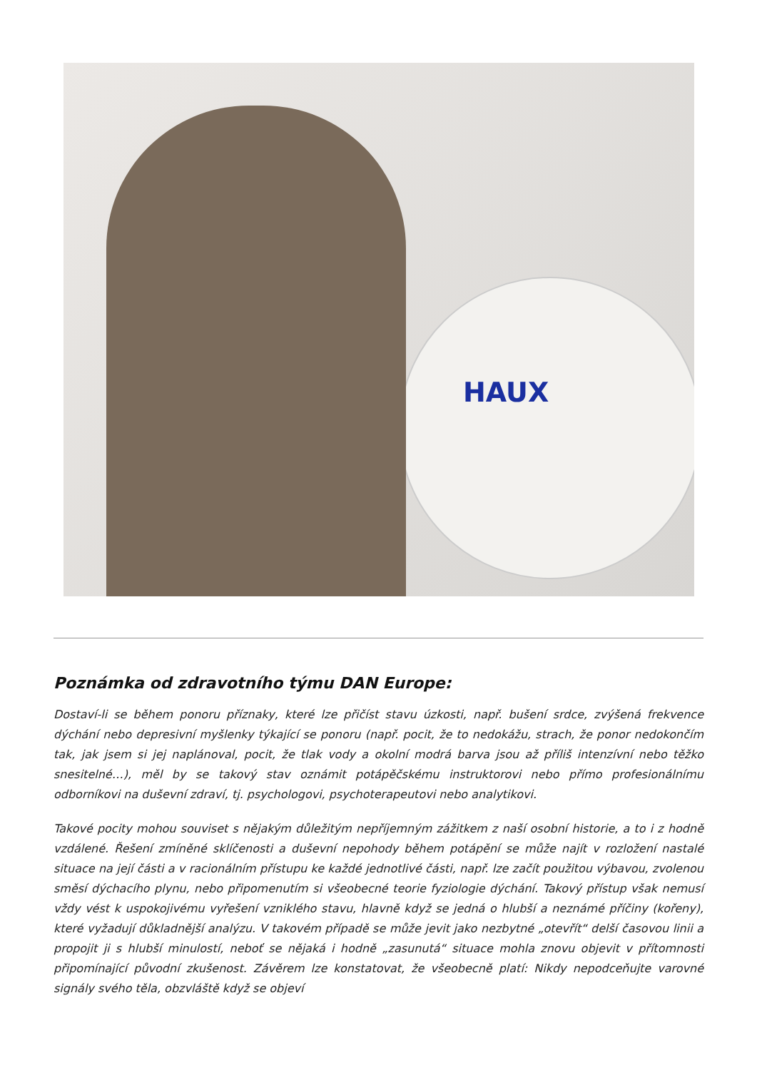HAUX
Poznámka od zdravotního týmu DAN Europe:
Dostaví-li se během ponoru příznaky, které lze přičíst stavu úzkosti, např. bušení srdce, zvýšená frekvence dýchání nebo depresivní myšlenky týkající se ponoru (např. pocit, že to nedokážu, strach, že ponor nedokončím tak, jak jsem si jej naplánoval, pocit, že tlak vody a okolní modrá barva jsou až příliš intenzívní nebo těžko snesitelné…), měl by se takový stav oznámit potápěčskému instruktorovi nebo přímo profesionálnímu odborníkovi na duševní zdraví, tj. psychologovi, psychoterapeutovi nebo analytikovi.
Takové pocity mohou souviset s nějakým důležitým nepříjemným zážitkem z naší osobní historie, a to i z hodně vzdálené. Řešení zmíněné sklíčenosti a duševní nepohody během potápění se může najít v rozložení nastalé situace na její části a v racionálním přístupu ke každé jednotlivé části, např. lze začít použitou výbavou, zvolenou směsí dýchacího plynu, nebo připomenutím si všeobecné teorie fyziologie dýchání. Takový přístup však nemusí vždy vést k uspokojivému vyřešení vzniklého stavu, hlavně když se jedná o hlubší a neznámé příčiny (kořeny), které vyžadují důkladnější analýzu. V takovém případě se může jevit jako nezbytné „otevřít“ delší časovou linii a propojit ji s hlubší minulostí, neboť se nějaká i hodně „zasunutá“ situace mohla znovu objevit v přítomnosti připomínající původní zkušenost. Závěrem lze konstatovat, že všeobecně platí: Nikdy nepodceňujte varovné signály svého těla, obzvláště když se objeví